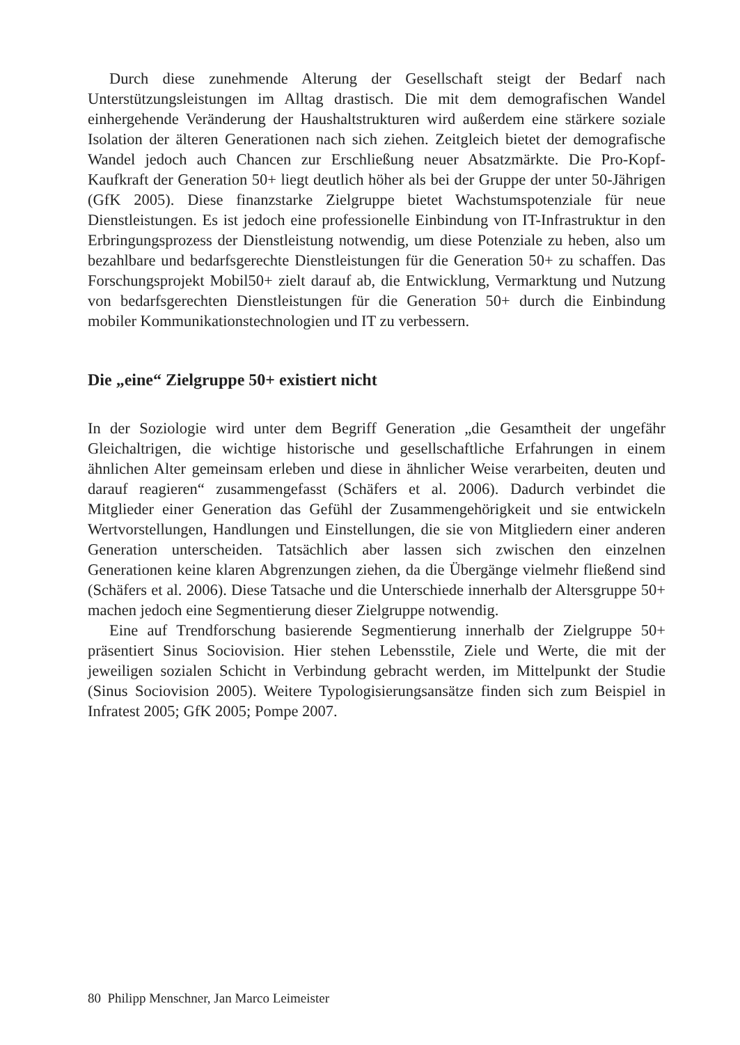Durch diese zunehmende Alterung der Gesellschaft steigt der Bedarf nach Unterstützungsleistungen im Alltag drastisch. Die mit dem demografischen Wandel einhergehende Veränderung der Haushaltstrukturen wird außerdem eine stärkere soziale Isolation der älteren Generationen nach sich ziehen. Zeitgleich bietet der demografische Wandel jedoch auch Chancen zur Erschließung neuer Absatzmärkte. Die Pro-Kopf-Kaufkraft der Generation 50+ liegt deutlich höher als bei der Gruppe der unter 50-Jährigen (GfK 2005). Diese finanzstarke Zielgruppe bietet Wachstumspotenziale für neue Dienstleistungen. Es ist jedoch eine professionelle Einbindung von IT-Infrastruktur in den Erbringungsprozess der Dienstleistung notwendig, um diese Potenziale zu heben, also um bezahlbare und bedarfsgerechte Dienstleistungen für die Generation 50+ zu schaffen. Das Forschungsprojekt Mobil50+ zielt darauf ab, die Entwicklung, Vermarktung und Nutzung von bedarfsgerechten Dienstleistungen für die Generation 50+ durch die Einbindung mobiler Kommunikationstechnologien und IT zu verbessern.
Die „eine“ Zielgruppe 50+ existiert nicht
In der Soziologie wird unter dem Begriff Generation „die Gesamtheit der ungefähr Gleichaltrigen, die wichtige historische und gesellschaftliche Erfahrungen in einem ähnlichen Alter gemeinsam erleben und diese in ähnlicher Weise verarbeiten, deuten und darauf reagieren“ zusammengefasst (Schäfers et al. 2006). Dadurch verbindet die Mitglieder einer Generation das Gefühl der Zusammengehörigkeit und sie entwickeln Wertvorstellungen, Handlungen und Einstellungen, die sie von Mitgliedern einer anderen Generation unterscheiden. Tatsächlich aber lassen sich zwischen den einzelnen Generationen keine klaren Abgrenzungen ziehen, da die Übergänge vielmehr fließend sind (Schäfers et al. 2006). Diese Tatsache und die Unterschiede innerhalb der Altersgruppe 50+ machen jedoch eine Segmentierung dieser Zielgruppe notwendig.
Eine auf Trendforschung basierende Segmentierung innerhalb der Zielgruppe 50+ präsentiert Sinus Sociovision. Hier stehen Lebensstile, Ziele und Werte, die mit der jeweiligen sozialen Schicht in Verbindung gebracht werden, im Mittelpunkt der Studie (Sinus Sociovision 2005). Weitere Typologisierungsansätze finden sich zum Beispiel in Infratest 2005; GfK 2005; Pompe 2007.
80 Philipp Menschner, Jan Marco Leimeister